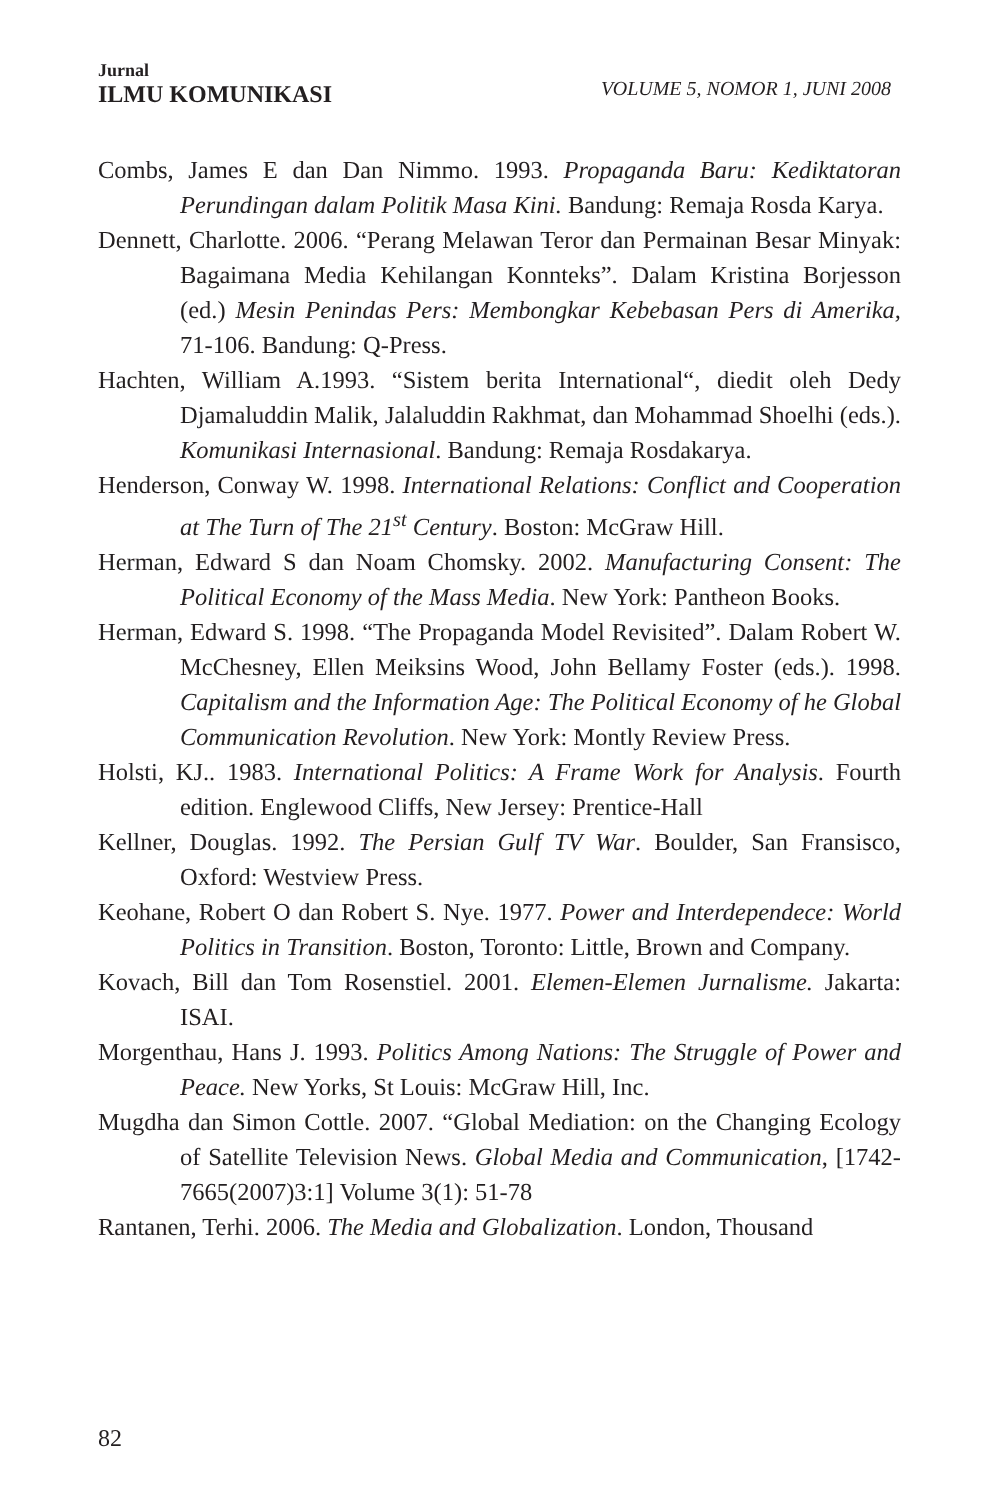Jurnal
ILMU KOMUNIKASI
VOLUME 5, NOMOR 1, JUNI 2008
Combs, James E dan Dan Nimmo. 1993. Propaganda Baru: Kediktatoran Perundingan dalam Politik Masa Kini. Bandung: Remaja Rosda Karya.
Dennett, Charlotte. 2006. “Perang Melawan Teror dan Permainan Besar Minyak: Bagaimana Media Kehilangan Konnteks”. Dalam Kristina Borjesson (ed.) Mesin Penindas Pers: Membongkar Kebebasan Pers di Amerika, 71-106. Bandung: Q-Press.
Hachten, William A.1993. “Sistem berita International“, diedit oleh Dedy Djamaluddin Malik, Jalaluddin Rakhmat, dan Mohammad Shoelhi (eds.). Komunikasi Internasional. Bandung: Remaja Rosdakarya.
Henderson, Conway W. 1998. International Relations: Conflict and Cooperation at The Turn of The 21<sup>st</sup> Century. Boston: McGraw Hill.
Herman, Edward S dan Noam Chomsky. 2002. Manufacturing Consent: The Political Economy of the Mass Media. New York: Pantheon Books.
Herman, Edward S. 1998. “The Propaganda Model Revisited”. Dalam Robert W. McChesney, Ellen Meiksins Wood, John Bellamy Foster (eds.). 1998. Capitalism and the Information Age: The Political Economy of he Global Communication Revolution. New York: Montly Review Press.
Holsti, KJ.. 1983. International Politics: A Frame Work for Analysis. Fourth edition. Englewood Cliffs, New Jersey: Prentice-Hall
Kellner, Douglas. 1992. The Persian Gulf TV War. Boulder, San Fransisco, Oxford: Westview Press.
Keohane, Robert O dan Robert S. Nye. 1977. Power and Interdependece: World Politics in Transition. Boston, Toronto: Little, Brown and Company.
Kovach, Bill dan Tom Rosenstiel. 2001. Elemen-Elemen Jurnalisme. Jakarta: ISAI.
Morgenthau, Hans J. 1993. Politics Among Nations: The Struggle of Power and Peace. New Yorks, St Louis: McGraw Hill, Inc.
Mugdha dan Simon Cottle. 2007. “Global Mediation: on the Changing Ecology of Satellite Television News. Global Media and Communication, [1742-7665(2007)3:1] Volume 3(1): 51-78
Rantanen, Terhi. 2006. The Media and Globalization. London, Thousand
82